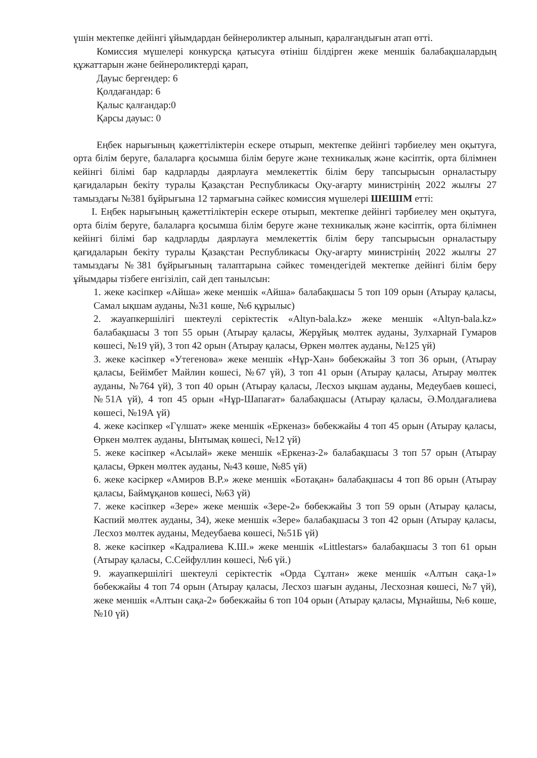үшін мектепке дейінгі ұйымдардан бейнероликтер алынып, қаралғандығын атап өтті.
Комиссия мүшелері конкурсқа қатысуға өтініш білдірген жеке меншік балабақшалардың құжаттарын және бейнероликтерді қарап,
Дауыс бергендер: 6
Қолдағандар: 6
Қалыс қалғандар:0
Қарсы дауыс: 0
Еңбек нарығының қажеттіліктерін ескере отырып, мектепке дейінгі тәрбиелеу мен оқытуға, орта білім беруге, балаларға қосымша білім беруге және техникалық және кәсіптік, орта білімнен кейінгі білімі бар кадрларды даярлауға мемлекеттік білім беру тапсырысын орналастыру қағидаларын бекіту туралы Қазақстан Республикасы Оқу-ағарту министрінің 2022 жылғы 27 тамыздағы №381 бұйрығына 12 тармағына сәйкес комиссия мүшелері ШЕШІМ етті:
І. Еңбек нарығының қажеттіліктерін ескере отырып, мектепке дейінгі тәрбиелеу мен оқытуға, орта білім беруге, балаларға қосымша білім беруге және техникалық және кәсіптік, орта білімнен кейінгі білімі бар кадрларды даярлауға мемлекеттік білім беру тапсырысын орналастыру қағидаларын бекіту туралы Қазақстан Республикасы Оқу-ағарту министрінің 2022 жылғы 27 тамыздағы №381 бұйрығының талаптарына сәйкес төмендегідей мектепке дейінгі білім беру ұйымдары тізбеге енгізіліп, сай деп танылсын:
1. жеке кәсіпкер «Айша» жеке меншік «Айша» балабақшасы 5 топ 109 орын (Атырау қаласы, Самал ықшам ауданы, №31 көше, №6 құрылыс)
2. жауапкершілігі шектеулі серіктестік «Altyn-bala.kz» жеке меншік «Altyn-bala.kz» балабақшасы 3 топ 55 орын (Атырау қаласы, Жерұйық мөлтек ауданы, Зулхарнай Гумаров көшесі, №19 үй), 3 топ 42 орын (Атырау қаласы, Өркен мөлтек ауданы, №125 үй)
3. жеке кәсіпкер «Утегенова» жеке меншік «Нұр-Хан» бөбекжайы 3 топ 36 орын, (Атырау қаласы, Бейімбет Майлин көшесі, №67 үй), 3 топ 41 орын (Атырау қаласы, Атырау мөлтек ауданы, №764 үй), 3 топ 40 орын (Атырау қаласы, Лесхоз ықшам ауданы, Медеубаев көшесі, №51А үй), 4 топ 45 орын «Нұр-Шапағат» балабақшасы (Атырау қаласы, Ә.Молдағалиева көшесі, №19А үй)
4. жеке кәсіпкер «Гүлшат» жеке меншік «Еркеназ» бөбекжайы 4 топ 45 орын (Атырау қаласы, Өркен мөлтек ауданы, Ынтымақ көшесі, №12 үй)
5. жеке кәсіпкер «Асылай» жеке меншік «Еркеназ-2» балабақшасы 3 топ 57 орын (Атырау қаласы, Өркен мөлтек ауданы, №43 көше, №85 үй)
6. жеке кәсіркер «Амиров В.Р.» жеке меншік «Ботақан» балабақшасы 4 топ 86 орын (Атырау қаласы, Баймұқанов көшесі, №63 үй)
7. жеке кәсіпкер «Зере» жеке меншік «Зере-2» бөбекжайы 3 топ 59 орын (Атырау қаласы, Каспий мөлтек ауданы, 34), жеке меншік «Зере» балабақшасы 3 топ 42 орын (Атырау қаласы, Лесхоз мөлтек ауданы, Медеубаева көшесі, №51Б үй)
8. жеке кәсіпкер «Кадралиева К.Ш.» жеке меншік «Littlestars» балабақшасы 3 топ 61 орын (Атырау қаласы, С.Сейфуллин көшесі, №6 үй.)
9. жауапкершілігі шектеулі серіктестік «Орда Сұлтан» жеке меншік «Алтын сақа-1» бөбекжайы 4 топ 74 орын (Атырау қаласы, Лесхоз шағын ауданы, Лесхозная көшесі, №7 үй), жеке меншік «Алтын сақа-2» бөбекжайы 6 топ 104 орын (Атырау қаласы, Мұнайшы, №6 көше, №10 үй)
​